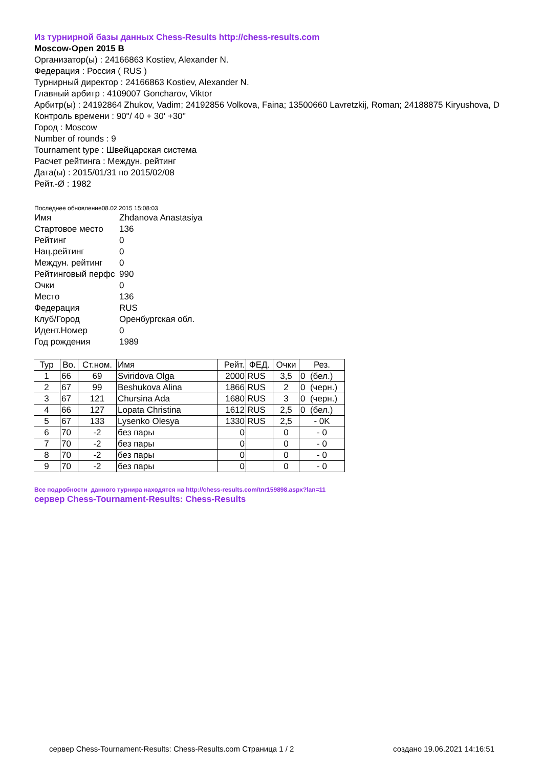Из турнирной базы данных Chess-Results http://chess-results.com
Moscow-Open 2015 B
Организатор(ы) : 24166863 Kostiev, Alexander N.
Федерация : Россия ( RUS )
Турнирный директор : 24166863 Kostiev, Alexander N.
Главный арбитр : 4109007 Goncharov, Viktor
Арбитр(ы) : 24192864 Zhukov, Vadim; 24192856 Volkova, Faina; 13500660 Lavretzkij, Roman; 24188875 Kiryushova, D
Контроль времени : 90''/ 40 + 30' +30''
Город : Moscow
Number of rounds : 9
Tournament type : Швейцарская система
Расчет рейтинга : Междун. рейтинг
Дата(ы) : 2015/01/31 по 2015/02/08
Рейт.-Ø : 1982
Последнее обновление08.02.2015 15:08:03
| Имя | Zhdanova Anastasiya |
| Стартовое место | 136 |
| Рейтинг | 0 |
| Нац.рейтинг | 0 |
| Междун. рейтинг | 0 |
| Рейтинговый перфс | 990 |
| Очки | 0 |
| Место | 136 |
| Федерация | RUS |
| Клуб/Город | Оренбургская обл. |
| Идент.Номер | 0 |
| Год рождения | 1989 |
| Тур | Во. | Ст.ном. | Имя | Рейт. | ФЕД. | Очки | Рез. |
| --- | --- | --- | --- | --- | --- | --- | --- |
| 1 | 66 | 69 | Sviridova Olga | 2000 | RUS | 3,5 | 0 (бел.) |
| 2 | 67 | 99 | Beshukova Alina | 1866 | RUS | 2 | 0 (черн.) |
| 3 | 67 | 121 | Chursina Ada | 1680 | RUS | 3 | 0 (черн.) |
| 4 | 66 | 127 | Lopata Christina | 1612 | RUS | 2,5 | 0 (бел.) |
| 5 | 67 | 133 | Lysenko Olesya | 1330 | RUS | 2,5 | - 0K |
| 6 | 70 | -2 | без пары | 0 | | 0 | - 0 |
| 7 | 70 | -2 | без пары | 0 | | 0 | - 0 |
| 8 | 70 | -2 | без пары | 0 | | 0 | - 0 |
| 9 | 70 | -2 | без пары | 0 | | 0 | - 0 |
Все подробности данного турнира находятся на http://chess-results.com/tnr159898.aspx?lan=11
сервер Chess-Tournament-Results: Chess-Results
сервер Chess-Tournament-Results: Chess-Results.com Страница 1 / 2 создано 19.06.2021 14:16:51